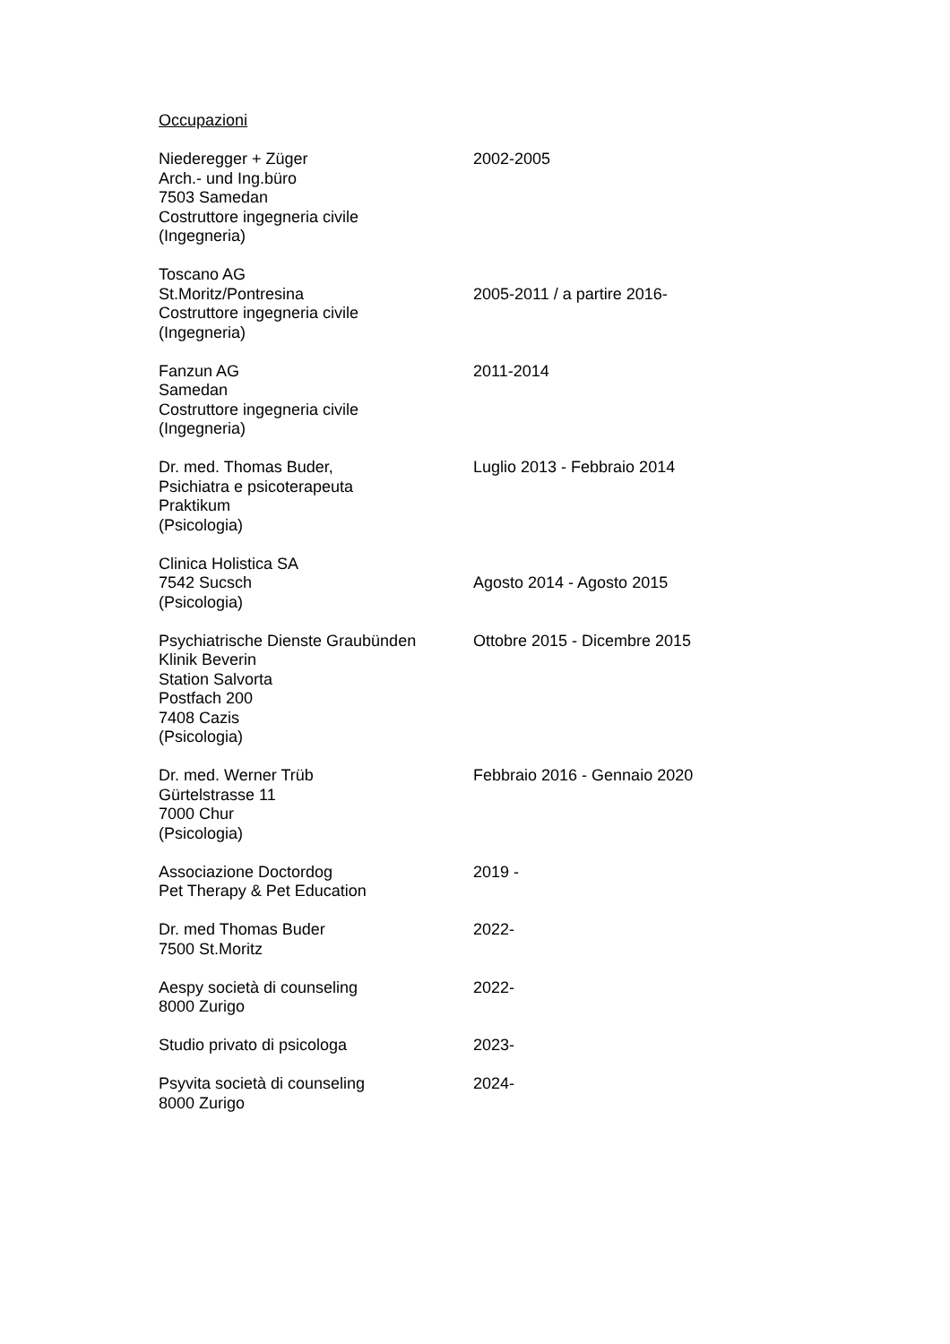Occupazioni
Niederegger + Züger
Arch.- und Ing.büro
7503 Samedan
Costruttore ingegneria civile
(Ingegneria)
2002-2005
Toscano AG
St.Moritz/Pontresina
Costruttore ingegneria civile
(Ingegneria)
2005-2011 / a partire 2016-
Fanzun AG
Samedan
Costruttore ingegneria civile
(Ingegneria)
2011-2014
Dr. med. Thomas Buder,
Psichiatra e psicoterapeuta
Praktikum
(Psicologia)
Luglio 2013 - Febbraio 2014
Clinica Holistica SA
7542 Sucsch
(Psicologia)
Agosto 2014 - Agosto 2015
Psychiatrische Dienste Graubünden
Klinik Beverin
Station Salvorta
Postfach 200
7408 Cazis
(Psicologia)
Ottobre 2015 - Dicembre 2015
Dr. med. Werner Trüb
Gürtelstrasse 11
7000 Chur
(Psicologia)
Febbraio 2016 - Gennaio 2020
Associazione Doctordog
Pet Therapy & Pet Education
2019 -
Dr. med Thomas Buder
7500 St.Moritz
2022-
Aespy società di counseling
8000 Zurigo
2022-
Studio privato di psicologa 2023-
Psyvita società di counseling
8000 Zurigo
2024-